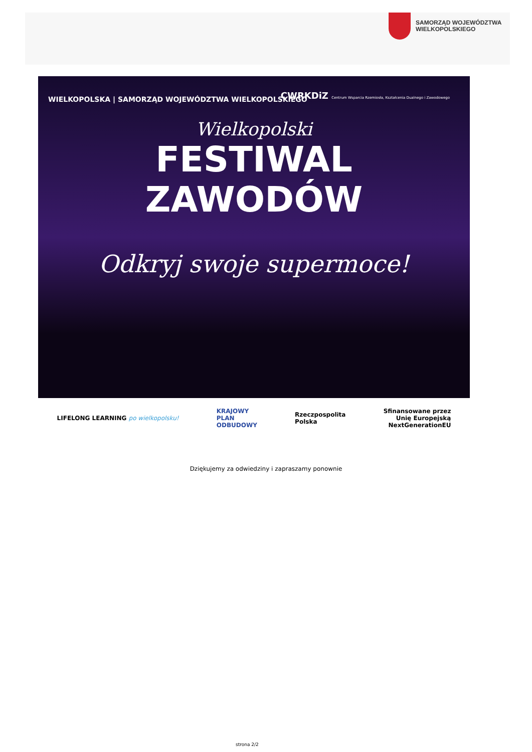SAMORZĄD WOJEWÓDZTWA
WIELKOPOLSKIEGO
WIELKOPOLSKA | SAMORZĄD WOJEWÓDZTWA WIELKOPOLSKIEGO
CWRKDiZ Centrum Wsparcia Rzemiosła, Kształcenia Dualnego i Zawodowego
Wielkopolski
FESTIWAL
ZAWODÓW
Odkryj swoje supermoce!
LIFELONG LEARNING po wielkopolsku!
KRAJOWY
PLAN
ODBUDOWY
Rzeczpospolita
Polska
Sfinansowane przez
Unię Europejską
NextGenerationEU
Dziękujemy za odwiedziny i zapraszamy ponownie
strona 2/2